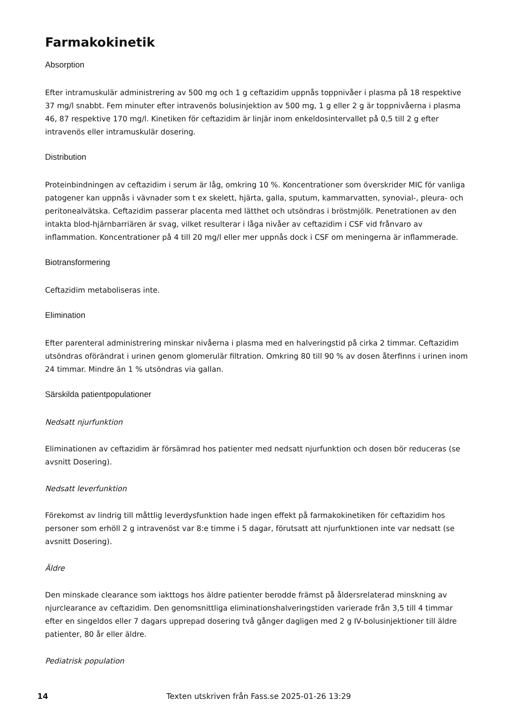Farmakokinetik
Absorption
Efter intramuskulär administrering av 500 mg och 1 g ceftazidim uppnås toppnivåer i plasma på 18 respektive 37 mg/l snabbt. Fem minuter efter intravenös bolusinjektion av 500 mg, 1 g eller 2 g är toppnivåerna i plasma 46, 87 respektive 170 mg/l. Kinetiken för ceftazidim är linjär inom enkeldosintervallet på 0,5 till 2 g efter intravenös eller intramuskulär dosering.
Distribution
Proteinbindningen av ceftazidim i serum är låg, omkring 10 %. Koncentrationer som överskrider MIC för vanliga patogener kan uppnås i vävnader som t ex skelett, hjärta, galla, sputum, kammarvatten, synovial-, pleura- och peritonealvätska. Ceftazidim passerar placenta med lätthet och utsöndras i bröstmjölk. Penetrationen av den intakta blod-hjärnbarriären är svag, vilket resulterar i låga nivåer av ceftazidim i CSF vid frånvaro av inflammation. Koncentrationer på 4 till 20 mg/l eller mer uppnås dock i CSF om meningerna är inflammerade.
Biotransformering
Ceftazidim metaboliseras inte.
Elimination
Efter parenteral administrering minskar nivåerna i plasma med en halveringstid på cirka 2 timmar. Ceftazidim utsöndras oförändrat i urinen genom glomerulär filtration. Omkring 80 till 90 % av dosen återfinns i urinen inom 24 timmar. Mindre än 1 % utsöndras via gallan.
Särskilda patientpopulationer
Nedsatt njurfunktion
Eliminationen av ceftazidim är försämrad hos patienter med nedsatt njurfunktion och dosen bör reduceras (se avsnitt Dosering).
Nedsatt leverfunktion
Förekomst av lindrig till måttlig leverdysfunktion hade ingen effekt på farmakokinetiken för ceftazidim hos personer som erhöll 2 g intravenöst var 8:e timme i 5 dagar, förutsatt att njurfunktionen inte var nedsatt (se avsnitt Dosering).
Äldre
Den minskade clearance som iakttogs hos äldre patienter berodde främst på åldersrelaterad minskning av njurclearance av ceftazidim. Den genomsnittliga eliminationshalveringstiden varierade från 3,5 till 4 timmar efter en singeldos eller 7 dagars upprepad dosering två gånger dagligen med 2 g IV-bolusinjektioner till äldre patienter, 80 år eller äldre.
Pediatrisk population
14 Texten utskriven från Fass.se 2025-01-26 13:29